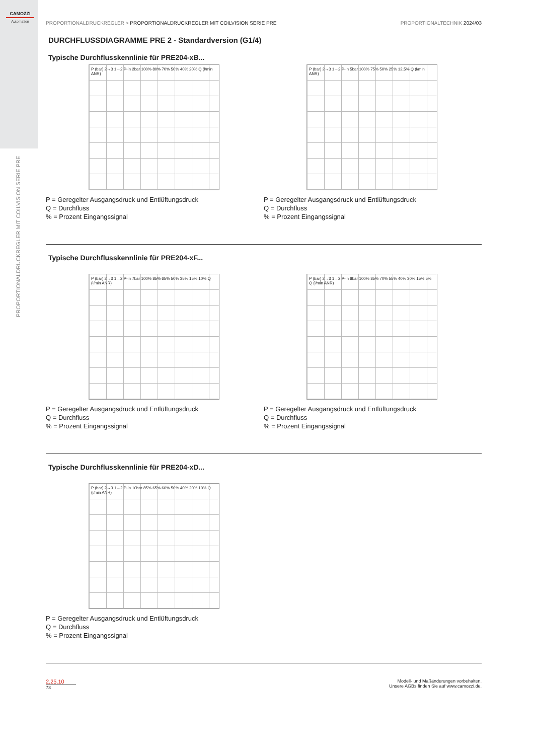CAMOZZI
Automation
PROPORTIONALDRUCKREGLER MIT COILVISION SERIE PRE
PROPORTIONALDRUCKREGLER > PROPORTIONALDRUCKREGLER MIT COILVISION SERIE PRE PROPORTIONALTECHNIK 2024/03
DURCHFLUSSDIAGRAMME PRE 2 - Standardversion (G1/4)
Typische Durchflusskennlinie für PRE204-xB...
P (bar) 2→3 1→2 P-in 2bar 100% 80% 70% 50% 40% 20% Q (l/min ANR)
P = Geregelter Ausgangsdruck und Entlüftungsdruck
Q = Durchfluss
% = Prozent Eingangssignal
P (bar) 2→3 1→2 P-in 5bar 100% 75% 50% 25% 12,5% Q (l/min ANR)
P = Geregelter Ausgangsdruck und Entlüftungsdruck
Q = Durchfluss
% = Prozent Eingangssignal
Typische Durchflusskennlinie für PRE204-xF...
P (bar) 2→3 1→2 P-in 7bar 100% 85% 65% 50% 35% 15% 10% Q (l/min ANR)
P = Geregelter Ausgangsdruck und Entlüftungsdruck
Q = Durchfluss
% = Prozent Eingangssignal
P (bar) 2→3 1→2 P-in 8bar 100% 85% 70% 55% 40% 30% 15% 5% Q (l/min ANR)
P = Geregelter Ausgangsdruck und Entlüftungsdruck
Q = Durchfluss
% = Prozent Eingangssignal
Typische Durchflusskennlinie für PRE204-xD...
P (bar) 2→3 1→2 P-in 10bar 85% 65% 60% 50% 40% 20% 10% Q (l/min ANR)
P = Geregelter Ausgangsdruck und Entlüftungsdruck
Q = Durchfluss
% = Prozent Eingangssignal
2.25.10
73
Modell- und Maßänderungen vorbehalten.
Unsere AGBs finden Sie auf www.camozzi.de.